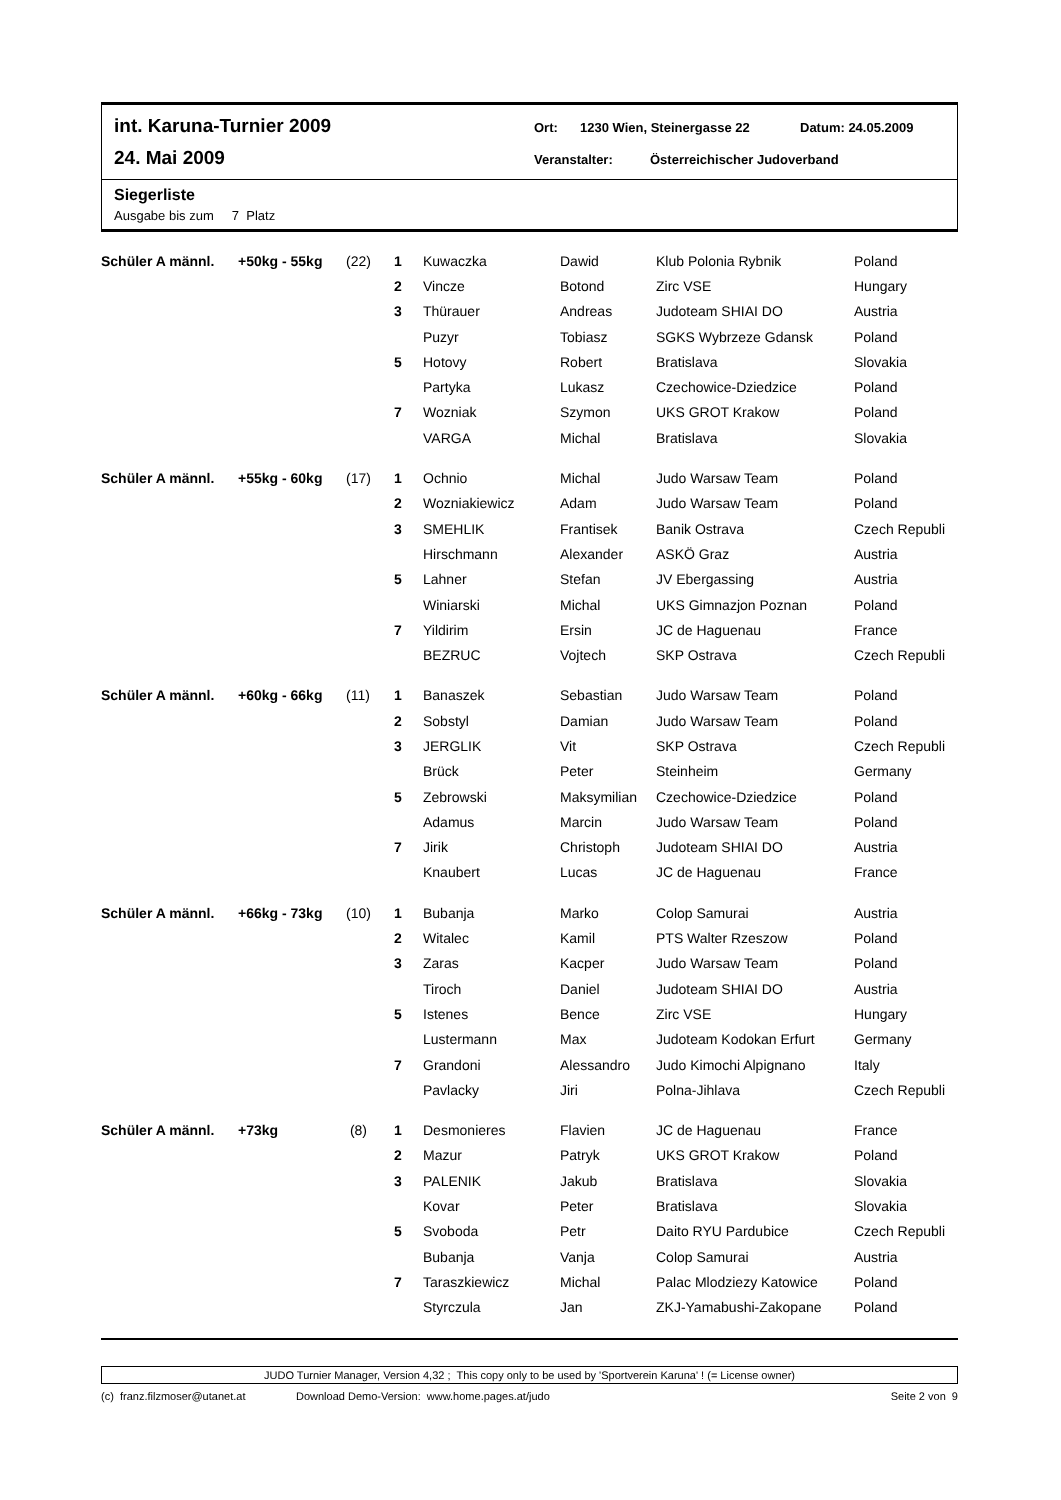int. Karuna-Turnier 2009 Ort: 1230 Wien, Steinergasse 22 Datum: 24.05.2009
24. Mai 2009 Veranstalter: Österreichischer Judoverband
Siegerliste
Ausgabe bis zum 7 Platz
| Schüler A männl. | +50kg - 55kg | (22) | 1 | Kuwaczka | Dawid | Klub Polonia Rybnik | Poland |
| | | | 2 | Vincze | Botond | Zirc VSE | Hungary |
| | | | 3 | Thürauer | Andreas | Judoteam SHIAI DO | Austria |
| | | | | Puzyr | Tobiasz | SGKS Wybrzeze Gdansk | Poland |
| | | | 5 | Hotovy | Robert | Bratislava | Slovakia |
| | | | | Partyka | Lukasz | Czechowice-Dziedzice | Poland |
| | | | 7 | Wozniak | Szymon | UKS GROT Krakow | Poland |
| | | | | VARGA | Michal | Bratislava | Slovakia |
| Schüler A männl. | +55kg - 60kg | (17) | 1 | Ochnio | Michal | Judo Warsaw Team | Poland |
| | | | 2 | Wozniakiewicz | Adam | Judo Warsaw Team | Poland |
| | | | 3 | SMEHLIK | Frantisek | Banik Ostrava | Czech Republi |
| | | | | Hirschmann | Alexander | ASKÖ Graz | Austria |
| | | | 5 | Lahner | Stefan | JV Ebergassing | Austria |
| | | | | Winiarski | Michal | UKS Gimnazjon Poznan | Poland |
| | | | 7 | Yildirim | Ersin | JC de Haguenau | France |
| | | | | BEZRUC | Vojtech | SKP Ostrava | Czech Republi |
| Schüler A männl. | +60kg - 66kg | (11) | 1 | Banaszek | Sebastian | Judo Warsaw Team | Poland |
| | | | 2 | Sobstyl | Damian | Judo Warsaw Team | Poland |
| | | | 3 | JERGLIK | Vit | SKP Ostrava | Czech Republi |
| | | | | Brück | Peter | Steinheim | Germany |
| | | | 5 | Zebrowski | Maksymilian | Czechowice-Dziedzice | Poland |
| | | | | Adamus | Marcin | Judo Warsaw Team | Poland |
| | | | 7 | Jirik | Christoph | Judoteam SHIAI DO | Austria |
| | | | | Knaubert | Lucas | JC de Haguenau | France |
| Schüler A männl. | +66kg - 73kg | (10) | 1 | Bubanja | Marko | Colop Samurai | Austria |
| | | | 2 | Witalec | Kamil | PTS Walter Rzeszow | Poland |
| | | | 3 | Zaras | Kacper | Judo Warsaw Team | Poland |
| | | | | Tiroch | Daniel | Judoteam SHIAI DO | Austria |
| | | | 5 | Istenes | Bence | Zirc VSE | Hungary |
| | | | | Lustermann | Max | Judoteam Kodokan Erfurt | Germany |
| | | | 7 | Grandoni | Alessandro | Judo Kimochi Alpignano | Italy |
| | | | | Pavlacky | Jiri | Polna-Jihlava | Czech Republi |
| Schüler A männl. | +73kg | (8) | 1 | Desmonieres | Flavien | JC de Haguenau | France |
| | | | 2 | Mazur | Patryk | UKS GROT Krakow | Poland |
| | | | 3 | PALENIK | Jakub | Bratislava | Slovakia |
| | | | | Kovar | Peter | Bratislava | Slovakia |
| | | | 5 | Svoboda | Petr | Daito RYU Pardubice | Czech Republi |
| | | | | Bubanja | Vanja | Colop Samurai | Austria |
| | | | 7 | Taraszkiewicz | Michal | Palac Mlodziezy Katowice | Poland |
| | | | | Styrczula | Jan | ZKJ-Yamabushi-Zakopane | Poland |
JUDO Turnier Manager, Version 4,32 ; This copy only to be used by 'Sportverein Karuna' ! (= License owner)
(c) franz.filzmoser@utanet.at Download Demo-Version: www.home.pages.at/judo Seite 2 von 9